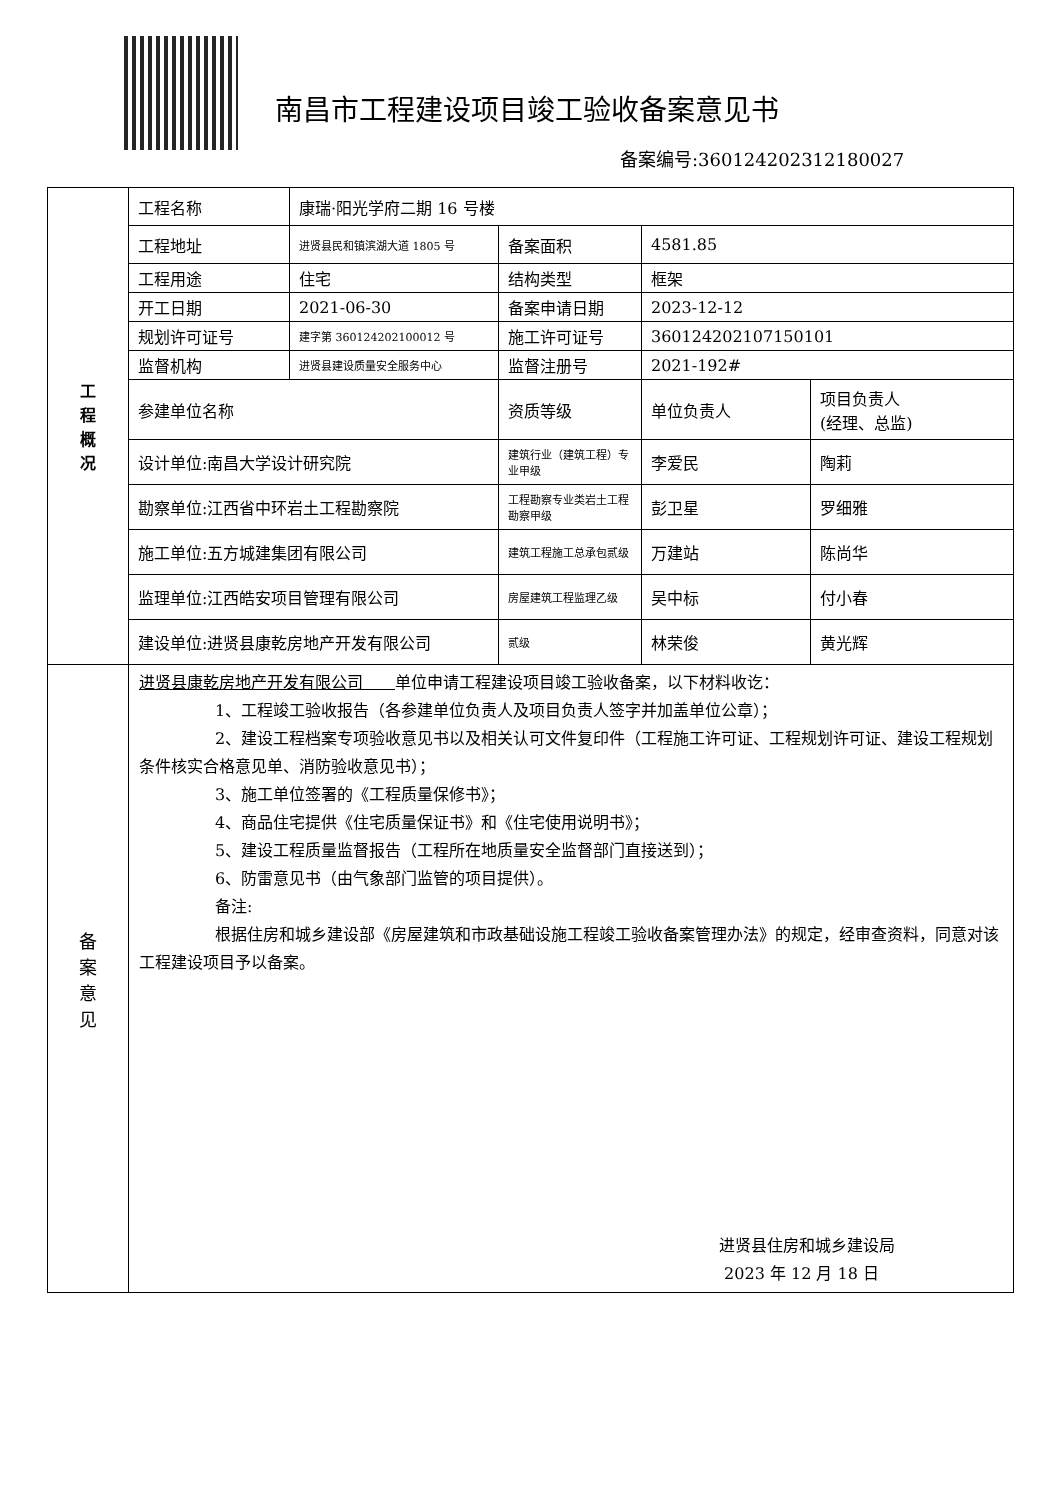南昌市工程建设项目竣工验收备案意见书
备案编号:360124202312180027
| 工 程 概 况 | 工程名称 | 康瑞·阳光学府二期 16 号楼 | | | |
| | 工程地址 | 进贤县民和镇滨湖大道 1805 号 | 备案面积 | 4581.85 | |
| | 工程用途 | 住宅 | 结构类型 | 框架 | |
| | 开工日期 | 2021-06-30 | 备案申请日期 | 2023-12-12 | |
| | 规划许可证号 | 建字第 360124202100012 号 | 施工许可证号 | 360124202107150101 | |
| | 监督机构 | 进贤县建设质量安全服务中心 | 监督注册号 | 2021-192# | |
| | 参建单位名称 | | 资质等级 | 单位负责人 | 项目负责人 (经理、总监) |
| | 设计单位:南昌大学设计研究院 | | 建筑行业（建筑工程）专业甲级 | 李爱民 | 陶莉 |
| | 勘察单位:江西省中环岩土工程勘察院 | | 工程勘察专业类岩土工程勘察甲级 | 彭卫星 | 罗细雅 |
| | 施工单位:五方城建集团有限公司 | | 建筑工程施工总承包贰级 | 万建站 | 陈尚华 |
| | 监理单位:江西皓安项目管理有限公司 | | 房屋建筑工程监理乙级 | 吴中标 | 付小春 |
| | 建设单位:进贤县康乾房地产开发有限公司 | | 贰级 | 林荣俊 | 黄光辉 |
| 备 案 意 见 | 进贤县康乾房地产开发有限公司 单位申请工程建设项目竣工验收备案，以下材料收讫： 1、工程竣工验收报告（各参建单位负责人及项目负责人签字并加盖单位公章）； 2、建设工程档案专项验收意见书以及相关认可文件复印件（工程施工许可证、工程规划许可证、建设工程规划条件核实合格意见单、消防验收意见书）； 3、施工单位签署的《工程质量保修书》； 4、商品住宅提供《住宅质量保证书》和《住宅使用说明书》； 5、建设工程质量监督报告（工程所在地质量安全监督部门直接送到）； 6、防雷意见书（由气象部门监管的项目提供）。 备注: 根据住房和城乡建设部《房屋建筑和市政基础设施工程竣工验收备案管理办法》的规定，经审查资料，同意对该工程建设项目予以备案。 进贤县住房和城乡建设局 2023 年 12 月 18 日 | | | | |